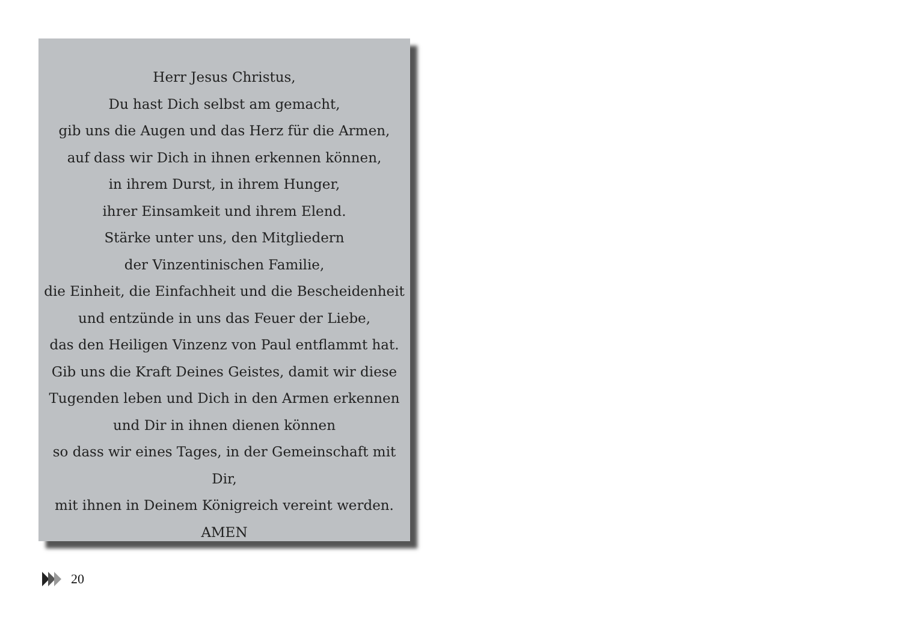Herr Jesus Christus,
Du hast Dich selbst am gemacht,
gib uns die Augen und das Herz für die Armen,
auf dass wir Dich in ihnen erkennen können,
in ihrem Durst, in ihrem Hunger,
ihrer Einsamkeit und ihrem Elend.
Stärke unter uns, den Mitgliedern
der Vinzentinischen Familie,
die Einheit, die Einfachheit und die Bescheidenheit
und entzünde in uns das Feuer der Liebe,
das den Heiligen Vinzenz von Paul entflammt hat.
Gib uns die Kraft Deines Geistes, damit wir diese
Tugenden leben und Dich in den Armen erkennen
und Dir in ihnen dienen können
so dass wir eines Tages, in der Gemeinschaft mit Dir,
mit ihnen in Deinem Königreich vereint werden.
AMEN
20